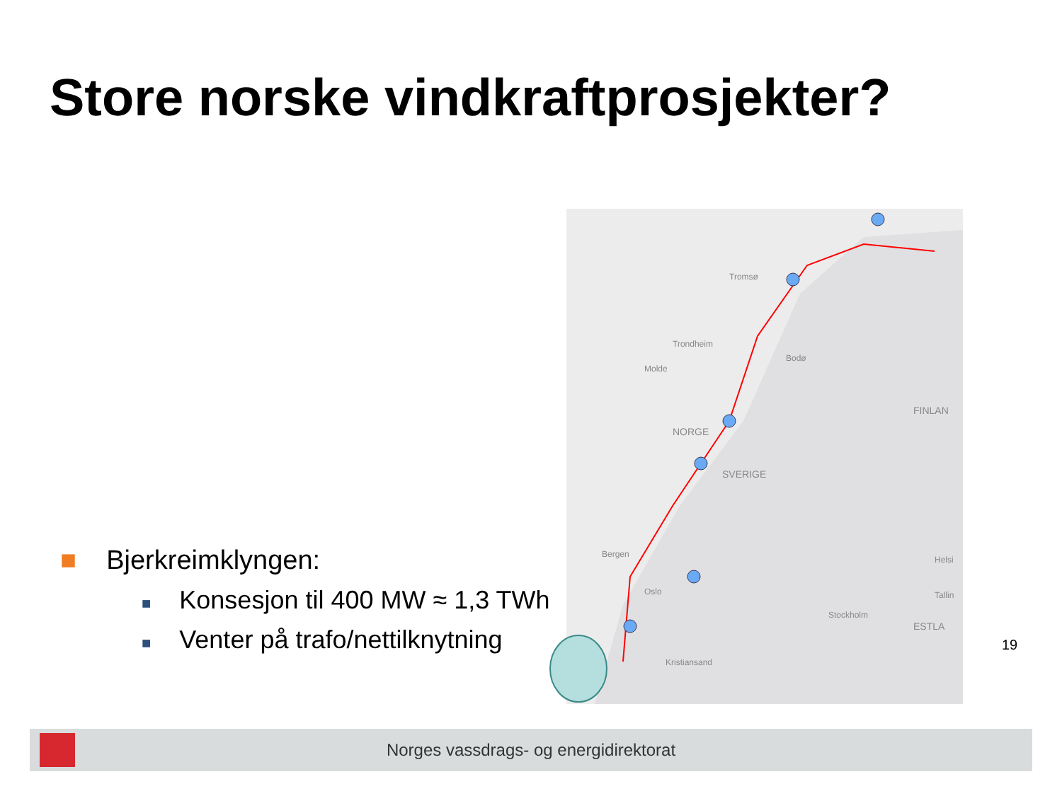Store norske vindkraftprosjekter?
■ Bjerkreimklyngen:
■ Konsesjon til 400 MW ≈ 1,3 TWh
■ Venter på trafo/nettilknytning
NORGE
SVERIGE
FINLAN
Tromsø
Trondheim
Molde
Bergen
Oslo
Stockholm
Helsi
Tallin
ESTLA
Bodø
Kristiansand
19
Norges vassdrags- og energidirektorat